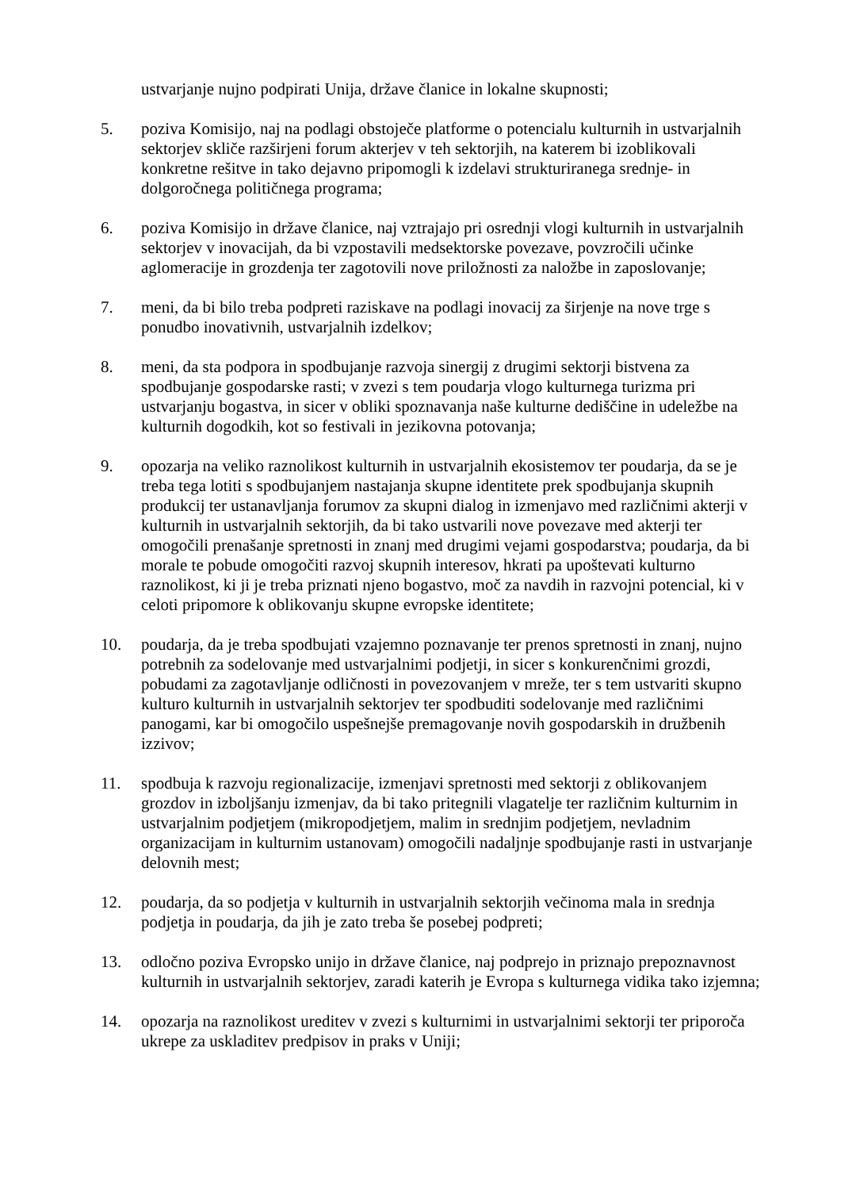ustvarjanje nujno podpirati Unija, države članice in lokalne skupnosti;
5. poziva Komisijo, naj na podlagi obstoječe platforme o potencialu kulturnih in ustvarjalnih sektorjev skliče razširjeni forum akterjev v teh sektorjih, na katerem bi izoblikovali konkretne rešitve in tako dejavno pripomogli k izdelavi strukturiranega srednje- in dolgoročnega političnega programa;
6. poziva Komisijo in države članice, naj vztrajajo pri osrednji vlogi kulturnih in ustvarjalnih sektorjev v inovacijah, da bi vzpostavili medsektorske povezave, povzročili učinke aglomeracije in grozdenja ter zagotovili nove priložnosti za naložbe in zaposlovanje;
7. meni, da bi bilo treba podpreti raziskave na podlagi inovacij za širjenje na nove trge s ponudbo inovativnih, ustvarjalnih izdelkov;
8. meni, da sta podpora in spodbujanje razvoja sinergij z drugimi sektorji bistvena za spodbujanje gospodarske rasti; v zvezi s tem poudarja vlogo kulturnega turizma pri ustvarjanju bogastva, in sicer v obliki spoznavanja naše kulturne dediščine in udeležbe na kulturnih dogodkih, kot so festivali in jezikovna potovanja;
9. opozarja na veliko raznolikost kulturnih in ustvarjalnih ekosistemov ter poudarja, da se je treba tega lotiti s spodbujanjem nastajanja skupne identitete prek spodbujanja skupnih produkcij ter ustanavljanja forumov za skupni dialog in izmenjavo med različnimi akterji v kulturnih in ustvarjalnih sektorjih, da bi tako ustvarili nove povezave med akterji ter omogočili prenašanje spretnosti in znanj med drugimi vejami gospodarstva; poudarja, da bi morale te pobude omogočiti razvoj skupnih interesov, hkrati pa upoštevati kulturno raznolikost, ki ji je treba priznati njeno bogastvo, moč za navdih in razvojni potencial, ki v celoti pripomore k oblikovanju skupne evropske identitete;
10. poudarja, da je treba spodbujati vzajemno poznavanje ter prenos spretnosti in znanj, nujno potrebnih za sodelovanje med ustvarjalnimi podjetji, in sicer s konkurenčnimi grozdi, pobudami za zagotavljanje odličnosti in povezovanjem v mreže, ter s tem ustvariti skupno kulturo kulturnih in ustvarjalnih sektorjev ter spodbuditi sodelovanje med različnimi panogami, kar bi omogočilo uspešnejše premagovanje novih gospodarskih in družbenih izzivov;
11. spodbuja k razvoju regionalizacije, izmenjavi spretnosti med sektorji z oblikovanjem grozdov in izboljšanju izmenjav, da bi tako pritegnili vlagatelje ter različnim kulturnim in ustvarjalnim podjetjem (mikropodjetjem, malim in srednjim podjetjem, nevladnim organizacijam in kulturnim ustanovam) omogočili nadaljnje spodbujanje rasti in ustvarjanje delovnih mest;
12. poudarja, da so podjetja v kulturnih in ustvarjalnih sektorjih večinoma mala in srednja podjetja in poudarja, da jih je zato treba še posebej podpreti;
13. odločno poziva Evropsko unijo in države članice, naj podprejo in priznajo prepoznavnost kulturnih in ustvarjalnih sektorjev, zaradi katerih je Evropa s kulturnega vidika tako izjemna;
14. opozarja na raznolikost ureditev v zvezi s kulturnimi in ustvarjalnimi sektorji ter priporoča ukrepe za uskladitev predpisov in praks v Uniji;